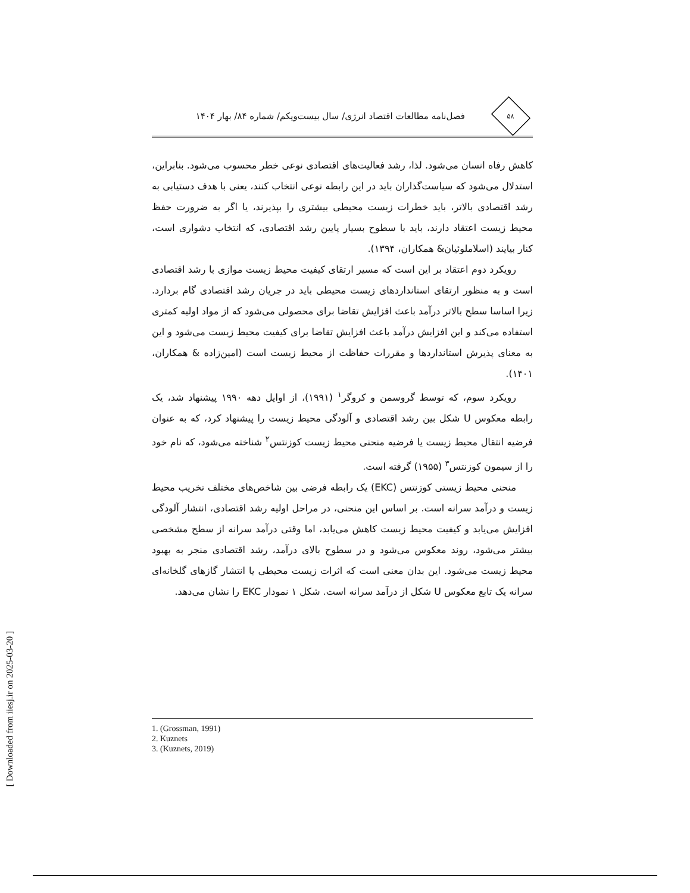[ Downloaded from iiesj.ir on 2025-03-20 ]
۵۸
فصل‌نامه مطالعات اقتصاد انرژی/ سال بیست‌ویکم/ شماره ۸۴/ بهار ۱۴۰۴
کاهش رفاه انسان می‌شود. لذا، رشد فعالیت‌های اقتصادی نوعی خطر محسوب می‌شود. بنابراین، استدلال می‌شود که سیاست‌گذاران باید در این رابطه نوعی انتخاب کنند، یعنی با هدف دستیابی به رشد اقتصادی بالاتر، باید خطرات زیست محیطی بیشتری را بپذیرند، یا اگر به ضرورت حفظ محیط زیست اعتقاد دارند، باید با سطوح بسیار پایین رشد اقتصادی، که انتخاب دشواری است، کنار بیایند (اسلاملوئیان& همکاران، ۱۳۹۴).
رویکرد دوم اعتقاد بر این است که مسیر ارتقای کیفیت محیط زیست موازی با رشد اقتصادی است و به منظور ارتقای استانداردهای زیست محیطی باید در جریان رشد اقتصادی گام بردارد. زیرا اساسا سطح بالاتر درآمد باعث افزایش تقاضا برای محصولی می‌شود که از مواد اولیه کمتری استفاده می‌کند و این افزایش درآمد باعث افزایش تقاضا برای کیفیت محیط زیست می‌شود و این به معنای پذیرش استانداردها و مقررات حفاظت از محیط زیست است (امین‌زاده & همکاران، ۱۴۰۱).
رویکرد سوم، که توسط گروسمن و کروگر<sup>۱</sup> (۱۹۹۱)، از اوایل دهه ۱۹۹۰ پیشنهاد شد، یک رابطه معکوس U شکل بین رشد اقتصادی و آلودگی محیط زیست را پیشنهاد کرد، که به عنوان فرضیه انتقال محیط زیست یا فرضیه منحنی محیط زیست کوزنتس<sup>۲</sup> شناخته می‌شود، که نام خود را از سیمون کوزنتس<sup>۳</sup> (۱۹۵۵) گرفته است.
منحنی محیط زیستی کوزنتس (EKC) یک رابطه فرضی بین شاخص‌های مختلف تخریب محیط زیست و درآمد سرانه است. بر اساس این منحنی، در مراحل اولیه رشد اقتصادی، انتشار آلودگی افزایش می‌یابد و کیفیت محیط زیست کاهش می‌یابد، اما وقتی درآمد سرانه از سطح مشخصی بیشتر می‌شود، روند معکوس می‌شود و در سطوح بالای درآمد، رشد اقتصادی منجر به بهبود محیط زیست می‌شود. این بدان معنی است که اثرات زیست محیطی یا انتشار گازهای گلخانه‌ای سرانه یک تابع معکوس U شکل از درآمد سرانه است. شکل ۱ نمودار EKC را نشان می‌دهد.
1. (Grossman, 1991)
2. Kuznets
3. (Kuznets, 2019)